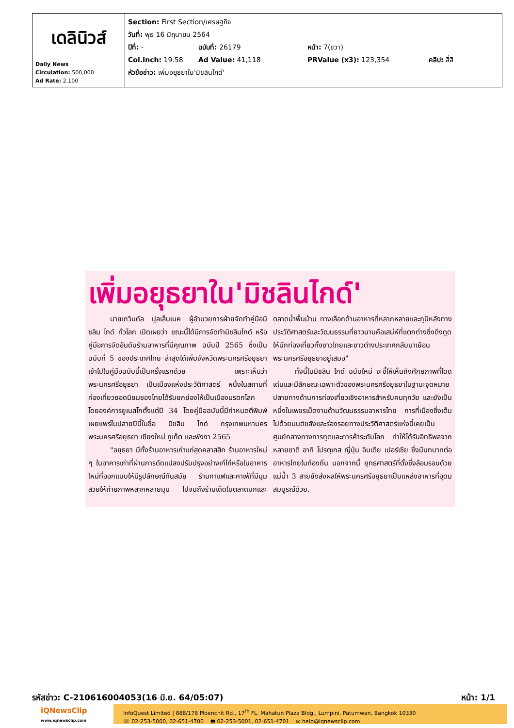| เดลินิวส์ Daily News Circulation: 500,000 Ad Rate: 2,100 | Section: First Section/เศรษฐกิจ วันที่: พุธ 16 มิถุนายน 2564 ปีที่: - ฉบับที่: 26179 หน้า: 7(ขวา) Col.Inch: 19.58 Ad Value: 41,118 PRValue (x3): 123,354 คลิป: สี่สี หัวข้อข่าว: เพิ่มอยุธยาใน'มิชลินไกด์' |
เพิ่มอยุธยาใน'มิชลินไกด์'
นายเกวินดัล ปูลเล็นเนค ผู้อำนวยการฝ่ายจัดทำคู่มือมิชลิน ไกด์ ทั่วโลก เปิดเผยว่า ขณะนี้ได้มีการจัดทำมิชลินไกด์ หรือคู่มือการจัดอันดับร้านอาหารที่มีคุณภาพ ฉบับปี 2565 ซึ่งเป็นฉบับที่ 5 ของประเทศไทย ล่าสุดได้เพิ่มจังหวัดพระนครศรีอยุธยา เข้าไปในคู่มือฉบับนี้เป็นครั้งแรกด้วย เพราะเห็นว่าพระนครศรีอยุธยา เป็นเมืองแห่งประวัติศาสตร์ หนึ่งในสถานที่ท่องเที่ยวยอดนิยมของไทยได้รับยกย่องให้เป็นเมืองมรดกโลก โดยองค์การยูเนสโกตั้งแต่ปี 34 โดยคู่มือฉบับนี้มีกำหนดตีพิมพ์เผยแพร่ในปลายปีนี้ในชื่อ มิชลิน ไกด์ กรุงเทพมหานคร พระนครศรีอยุธยา เชียงใหม่ ภูเก็ต และพังงา 2565
"อยุธยา มีทั้งร้านอาหารเก่าแก่สุดคลาสสิก ร้านอาหารใหม่ ๆ ในอาคารเก่าที่ผ่านการดัดแปลงปรับปรุงอย่างเก๋ไก๋หรือในอาคารใหม่ที่ออกแบบให้มีรูปลักษณ์ทันสมัย ร้านกาแฟและคาเฟ่ที่มีมุมสวยให้ถ่ายภาพหลากหลายมุม ไปจนถึงร้านเด็ดในตลาดบกและตลาดน้ำพื้นบ้าน ทางเลือกด้านอาหารที่หลากหลายและภูมิหลังทางประวัติศาสตร์และวัฒนธรรมที่ยาวนานคือเสน่ห์ที่แตกต่างซึ่งดึงดูดให้นักท่องเที่ยวทั้งชาวไทยและชาวต่างประเทศกลับมาเยือนพระนครศรีอยุธยาอยู่เสมอ"
ทั้งนี้ในมิชลิน ไกด์ ฉบับใหม่ จะชี้ให้เห็นถึงศักยภาพที่โดดเด่นและมีลักษณะเฉพาะตัวของพระนครศรีอยุธยาในฐานะจุดหมายปลายทางด้านการท่องเที่ยวเชิงอาหารสำหรับคนทุกวัย และยังเป็นหนึ่งในเพชรเม็ดงามด้านวัฒนธรรมอาหารไทย การที่เมืองซึ่งเต็มไปด้วยมนต์ขลังและร่องรอยทางประวัติศาสตร์แห่งนี้เคยเป็นศูนย์กลางทางการทูตและการค้าระดับโลก ทำให้ได้รับอิทธิพลจากหลายชาติ อาทิ โปรตุเกส ญี่ปุ่น อินเดีย เปอร์เซีย ซึ่งมีบทบาทต่ออาหารไทยในท้องถิ่น นอกจากนี้ ยุทธศาสตร์ที่ตั้งซึ่งล้อมรอบด้วยแม่น้ำ 3 สายยังส่งผลให้พระนครศรีอยุธยาเป็นแหล่งอาหารที่อุดมสมบูรณ์ด้วย.
รหัสข่าว: C-210616004053(16 มิ.ย. 64/05:07) หน้า: 1/1
iQNewsClip
www.iqnewsclip.com
InfoQuest Limited | 888/178 Ploenchit Rd., 17<sup>th</sup> FL. Mahatun Plaza Bldg., Lumpini, Patumwan, Bangkok 10330
☏ 02-253-5000, 02-651-4700 🖶 02-253-5001, 02-651-4701 ✉ help@iqnewsclip.com